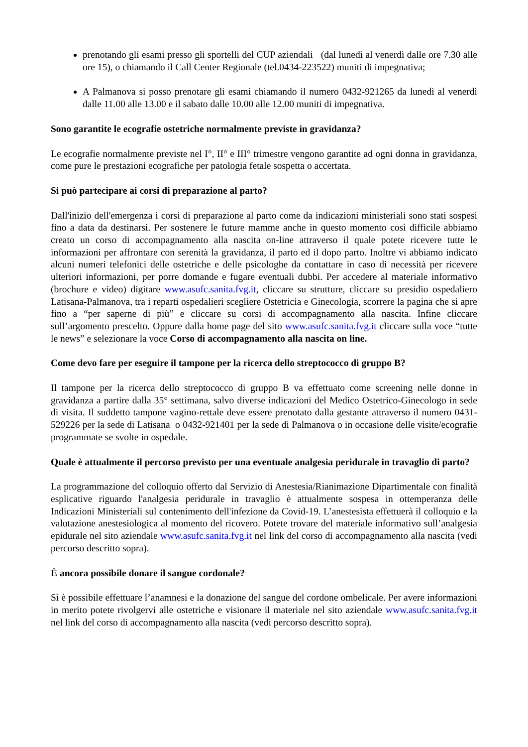prenotando gli esami presso gli sportelli del CUP aziendali (dal lunedì al venerdì dalle ore 7.30 alle ore 15), o chiamando il Call Center Regionale (tel.0434-223522) muniti di impegnativa;
A Palmanova si posso prenotare gli esami chiamando il numero 0432-921265 da lunedì al venerdì dalle 11.00 alle 13.00 e il sabato dalle 10.00 alle 12.00 muniti di impegnativa.
Sono garantite le ecografie ostetriche normalmente previste in gravidanza?
Le ecografie normalmente previste nel I°, II° e III° trimestre vengono garantite ad ogni donna in gravidanza, come pure le prestazioni ecografiche per patologia fetale sospetta o accertata.
Si può partecipare ai corsi di preparazione al parto?
Dall'inizio dell'emergenza i corsi di preparazione al parto come da indicazioni ministeriali sono stati sospesi fino a data da destinarsi. Per sostenere le future mamme anche in questo momento così difficile abbiamo creato un corso di accompagnamento alla nascita on-line attraverso il quale potete ricevere tutte le informazioni per affrontare con serenità la gravidanza, il parto ed il dopo parto. Inoltre vi abbiamo indicato alcuni numeri telefonici delle ostetriche e delle psicologhe da contattare in caso di necessità per ricevere ulteriori informazioni, per porre domande e fugare eventuali dubbi. Per accedere al materiale informativo (brochure e video) digitare www.asufc.sanita.fvg.it, cliccare su strutture, cliccare su presidio ospedaliero Latisana-Palmanova, tra i reparti ospedalieri scegliere Ostetricia e Ginecologia, scorrere la pagina che si apre fino a “per saperne di più” e cliccare su corsi di accompagnamento alla nascita. Infine cliccare sull’argomento prescelto. Oppure dalla home page del sito www.asufc.sanita.fvg.it cliccare sulla voce “tutte le news” e selezionare la voce Corso di accompagnamento alla nascita on line.
Come devo fare per eseguire il tampone per la ricerca dello streptococco di gruppo B?
Il tampone per la ricerca dello streptococco di gruppo B va effettuato come screening nelle donne in gravidanza a partire dalla 35° settimana, salvo diverse indicazioni del Medico Ostetrico-Ginecologo in sede di visita. Il suddetto tampone vagino-rettale deve essere prenotato dalla gestante attraverso il numero 0431-529226 per la sede di Latisana o 0432-921401 per la sede di Palmanova o in occasione delle visite/ecografie programmate se svolte in ospedale.
Quale è attualmente il percorso previsto per una eventuale analgesia peridurale in travaglio di parto?
La programmazione del colloquio offerto dal Servizio di Anestesia/Rianimazione Dipartimentale con finalità esplicative riguardo l'analgesia peridurale in travaglio è attualmente sospesa in ottemperanza delle Indicazioni Ministeriali sul contenimento dell'infezione da Covid-19. L’anestesista effettuerà il colloquio e la valutazione anestesiologica al momento del ricovero. Potete trovare del materiale informativo sull’analgesia epidurale nel sito aziendale www.asufc.sanita.fvg.it nel link del corso di accompagnamento alla nascita (vedi percorso descritto sopra).
È ancora possibile donare il sangue cordonale?
Sì è possibile effettuare l’anamnesi e la donazione del sangue del cordone ombelicale. Per avere informazioni in merito potete rivolgervi alle ostetriche e visionare il materiale nel sito aziendale www.asufc.sanita.fvg.it nel link del corso di accompagnamento alla nascita (vedi percorso descritto sopra).